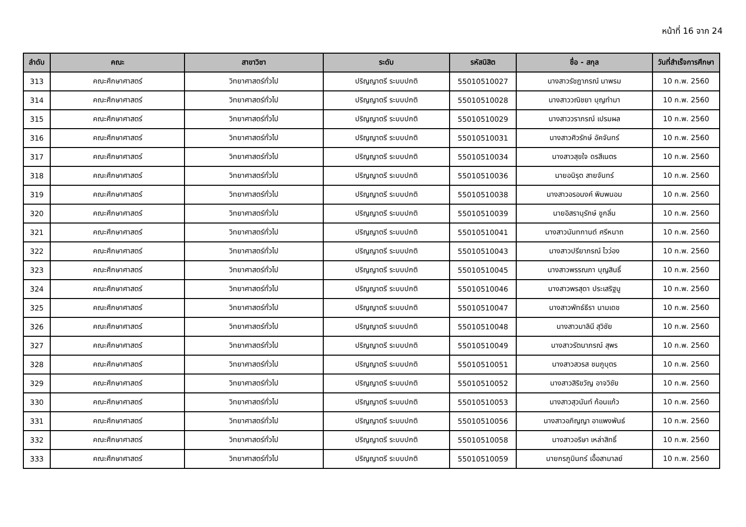หน้าที่ 16 จาก 24
| ลำดับ | คณะ | สาขาวิชา | ระดับ | รหัสนิสิต | ชื่อ - สกุล | วันที่สำเร็จการศึกษา |
| --- | --- | --- | --- | --- | --- | --- |
| 313 | คณะศึกษาศาสตร์ | วิทยาศาสตร์ทั่วไป | ปริญญาตรี ระบบปกติ | 55010510027 | นางสาวรัชฎาภรณ์ นาพรม | 10 ก.พ. 2560 |
| 314 | คณะศึกษาศาสตร์ | วิทยาศาสตร์ทั่วไป | ปริญญาตรี ระบบปกติ | 55010510028 | นางสาววณิชยา บุญทำมา | 10 ก.พ. 2560 |
| 315 | คณะศึกษาศาสตร์ | วิทยาศาสตร์ทั่วไป | ปริญญาตรี ระบบปกติ | 55010510029 | นางสาววราภรณ์ เปรมผล | 10 ก.พ. 2560 |
| 316 | คณะศึกษาศาสตร์ | วิทยาศาสตร์ทั่วไป | ปริญญาตรี ระบบปกติ | 55010510031 | นางสาวศิวรักษ์ อัคจันทร์ | 10 ก.พ. 2560 |
| 317 | คณะศึกษาศาสตร์ | วิทยาศาสตร์ทั่วไป | ปริญญาตรี ระบบปกติ | 55010510034 | นางสาวสุขใจ ดรสีเนตร | 10 ก.พ. 2560 |
| 318 | คณะศึกษาศาสตร์ | วิทยาศาสตร์ทั่วไป | ปริญญาตรี ระบบปกติ | 55010510036 | นายอนิรุต สายจันทร์ | 10 ก.พ. 2560 |
| 319 | คณะศึกษาศาสตร์ | วิทยาศาสตร์ทั่วไป | ปริญญาตรี ระบบปกติ | 55010510038 | นางสาวอรอนงค์ พิมพนอม | 10 ก.พ. 2560 |
| 320 | คณะศึกษาศาสตร์ | วิทยาศาสตร์ทั่วไป | ปริญญาตรี ระบบปกติ | 55010510039 | นายอิสรานุรักษ์ ชูกลิ่น | 10 ก.พ. 2560 |
| 321 | คณะศึกษาศาสตร์ | วิทยาศาสตร์ทั่วไป | ปริญญาตรี ระบบปกติ | 55010510041 | นางสาวนันทกานต์ ศรีหนาถ | 10 ก.พ. 2560 |
| 322 | คณะศึกษาศาสตร์ | วิทยาศาสตร์ทั่วไป | ปริญญาตรี ระบบปกติ | 55010510043 | นางสาวปรียาภรณ์ ไวว่อง | 10 ก.พ. 2560 |
| 323 | คณะศึกษาศาสตร์ | วิทยาศาสตร์ทั่วไป | ปริญญาตรี ระบบปกติ | 55010510045 | นางสาวพรรณภา บุญสินธิ์ | 10 ก.พ. 2560 |
| 324 | คณะศึกษาศาสตร์ | วิทยาศาสตร์ทั่วไป | ปริญญาตรี ระบบปกติ | 55010510046 | นางสาวพรสุดา ประเสริฐนู | 10 ก.พ. 2560 |
| 325 | คณะศึกษาศาสตร์ | วิทยาศาสตร์ทั่วไป | ปริญญาตรี ระบบปกติ | 55010510047 | นางสาวพัทธ์ธีรา นามเดช | 10 ก.พ. 2560 |
| 326 | คณะศึกษาศาสตร์ | วิทยาศาสตร์ทั่วไป | ปริญญาตรี ระบบปกติ | 55010510048 | นางสาวมาลินี สุวิชัย | 10 ก.พ. 2560 |
| 327 | คณะศึกษาศาสตร์ | วิทยาศาสตร์ทั่วไป | ปริญญาตรี ระบบปกติ | 55010510049 | นางสาวรัตนาภรณ์ สุพร | 10 ก.พ. 2560 |
| 328 | คณะศึกษาศาสตร์ | วิทยาศาสตร์ทั่วไป | ปริญญาตรี ระบบปกติ | 55010510051 | นางสาวสวรส ชมภูบุตร | 10 ก.พ. 2560 |
| 329 | คณะศึกษาศาสตร์ | วิทยาศาสตร์ทั่วไป | ปริญญาตรี ระบบปกติ | 55010510052 | นางสาวสิริขวัญ อาจวิชัย | 10 ก.พ. 2560 |
| 330 | คณะศึกษาศาสตร์ | วิทยาศาสตร์ทั่วไป | ปริญญาตรี ระบบปกติ | 55010510053 | นางสาวสุวนันท์ ก้อนแก้ว | 10 ก.พ. 2560 |
| 331 | คณะศึกษาศาสตร์ | วิทยาศาสตร์ทั่วไป | ปริญญาตรี ระบบปกติ | 55010510056 | นางสาวอภิญญา อาแพงพันธ์ | 10 ก.พ. 2560 |
| 332 | คณะศึกษาศาสตร์ | วิทยาศาสตร์ทั่วไป | ปริญญาตรี ระบบปกติ | 55010510058 | นางสาวอริษา เหล่าสิทธิ์ | 10 ก.พ. 2560 |
| 333 | คณะศึกษาศาสตร์ | วิทยาศาสตร์ทั่วไป | ปริญญาตรี ระบบปกติ | 55010510059 | นายกรภูมินทร์ เอื้อสามาลย์ | 10 ก.พ. 2560 |